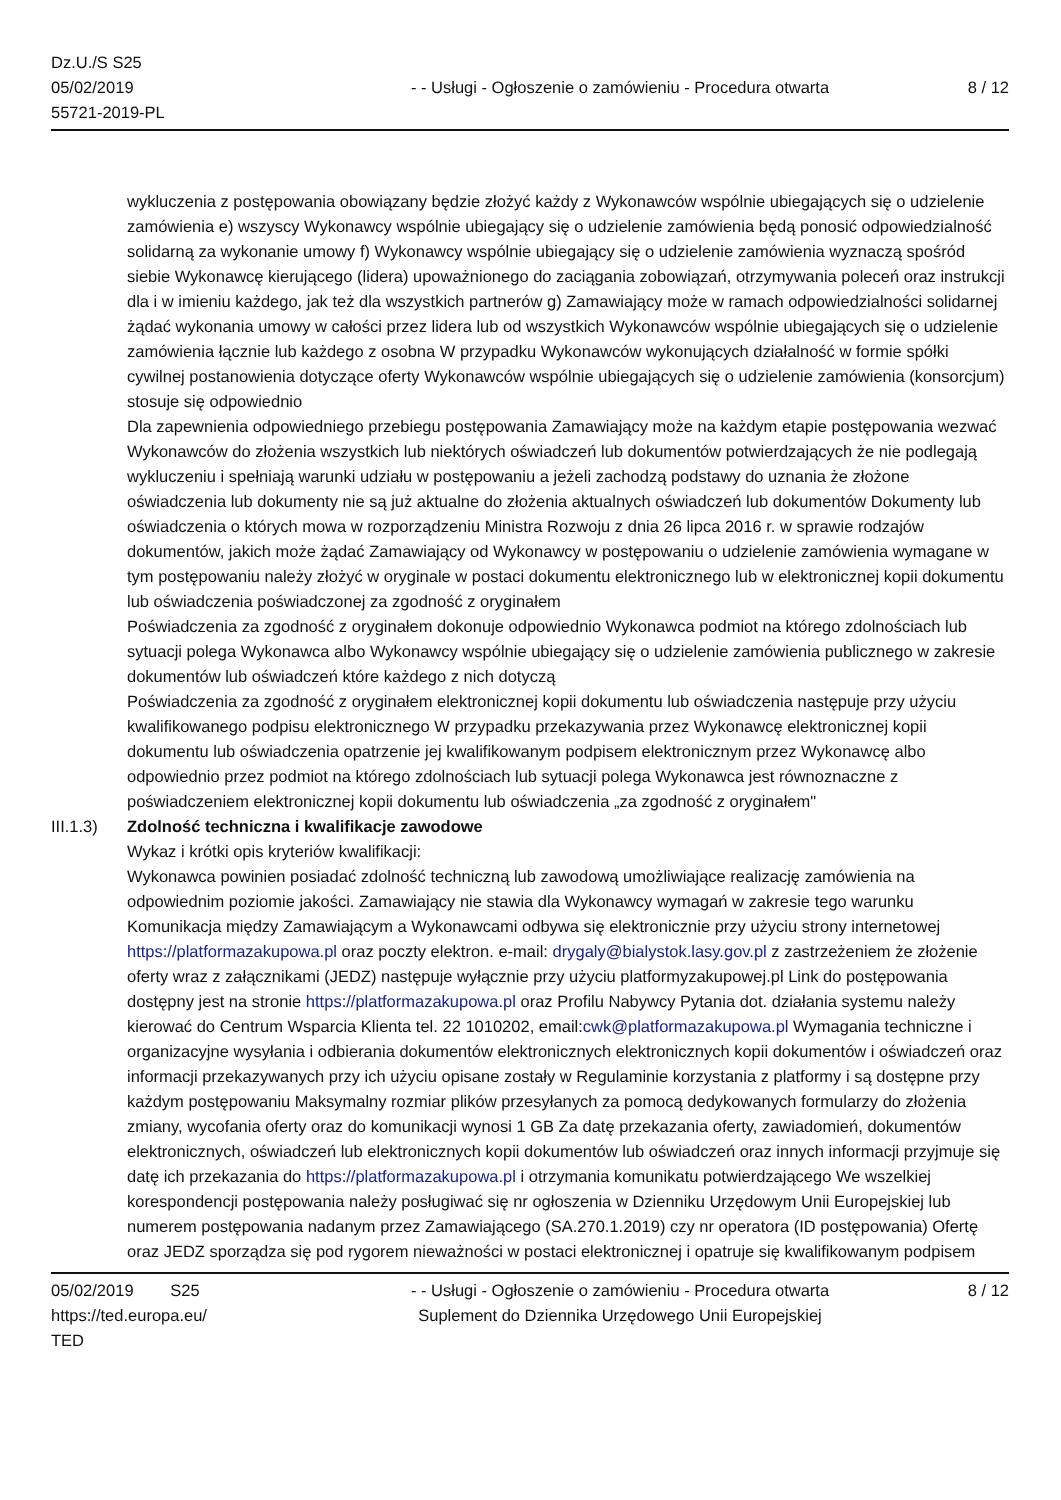Dz.U./S S25
05/02/2019
55721-2019-PL
- - Usługi - Ogłoszenie o zamówieniu - Procedura otwarta
8 / 12
wykluczenia z postępowania obowiązany będzie złożyć każdy z Wykonawców wspólnie ubiegających się o udzielenie zamówienia e) wszyscy Wykonawcy wspólnie ubiegający się o udzielenie zamówienia będą ponosić odpowiedzialność solidarną za wykonanie umowy f) Wykonawcy wspólnie ubiegający się o udzielenie zamówienia wyznaczą spośród siebie Wykonawcę kierującego (lidera) upoważnionego do zaciągania zobowiązań, otrzymywania poleceń oraz instrukcji dla i w imieniu każdego, jak też dla wszystkich partnerów g) Zamawiający może w ramach odpowiedzialności solidarnej żądać wykonania umowy w całości przez lidera lub od wszystkich Wykonawców wspólnie ubiegających się o udzielenie zamówienia łącznie lub każdego z osobna W przypadku Wykonawców wykonujących działalność w formie spółki cywilnej postanowienia dotyczące oferty Wykonawców wspólnie ubiegających się o udzielenie zamówienia (konsorcjum) stosuje się odpowiednio
Dla zapewnienia odpowiedniego przebiegu postępowania Zamawiający może na każdym etapie postępowania wezwać Wykonawców do złożenia wszystkich lub niektórych oświadczeń lub dokumentów potwierdzających że nie podlegają wykluczeniu i spełniają warunki udziału w postępowaniu a jeżeli zachodzą podstawy do uznania że złożone oświadczenia lub dokumenty nie są już aktualne do złożenia aktualnych oświadczeń lub dokumentów Dokumenty lub oświadczenia o których mowa w rozporządzeniu Ministra Rozwoju z dnia 26 lipca 2016 r. w sprawie rodzajów dokumentów, jakich może żądać Zamawiający od Wykonawcy w postępowaniu o udzielenie zamówienia wymagane w tym postępowaniu należy złożyć w oryginale w postaci dokumentu elektronicznego lub w elektronicznej kopii dokumentu lub oświadczenia poświadczonej za zgodność z oryginałem
Poświadczenia za zgodność z oryginałem dokonuje odpowiednio Wykonawca podmiot na którego zdolnościach lub sytuacji polega Wykonawca albo Wykonawcy wspólnie ubiegający się o udzielenie zamówienia publicznego w zakresie dokumentów lub oświadczeń które każdego z nich dotyczą
Poświadczenia za zgodność z oryginałem elektronicznej kopii dokumentu lub oświadczenia następuje przy użyciu kwalifikowanego podpisu elektronicznego W przypadku przekazywania przez Wykonawcę elektronicznej kopii dokumentu lub oświadczenia opatrzenie jej kwalifikowanym podpisem elektronicznym przez Wykonawcę albo odpowiednio przez podmiot na którego zdolnościach lub sytuacji polega Wykonawca jest równoznaczne z poświadczeniem elektronicznej kopii dokumentu lub oświadczenia „za zgodność z oryginałem"
III.1.3)
Zdolność techniczna i kwalifikacje zawodowe
Wykaz i krótki opis kryteriów kwalifikacji:
Wykonawca powinien posiadać zdolność techniczną lub zawodową umożliwiające realizację zamówienia na odpowiednim poziomie jakości. Zamawiający nie stawia dla Wykonawcy wymagań w zakresie tego warunku Komunikacja między Zamawiającym a Wykonawcami odbywa się elektronicznie przy użyciu strony internetowej https://platformazakupowa.pl oraz poczty elektron. e-mail: drygaly@bialystok.lasy.gov.pl z zastrzeżeniem że złożenie oferty wraz z załącznikami (JEDZ) następuje wyłącznie przy użyciu platformyzakupowej.pl Link do postępowania dostępny jest na stronie https://platformazakupowa.pl oraz Profilu Nabywcy Pytania dot. działania systemu należy kierować do Centrum Wsparcia Klienta tel. 22 1010202, email:cwk@platformazakupowa.pl Wymagania techniczne i organizacyjne wysyłania i odbierania dokumentów elektronicznych elektronicznych kopii dokumentów i oświadczeń oraz informacji przekazywanych przy ich użyciu opisane zostały w Regulaminie korzystania z platformy i są dostępne przy każdym postępowaniu Maksymalny rozmiar plików przesyłanych za pomocą dedykowanych formularzy do złożenia zmiany, wycofania oferty oraz do komunikacji wynosi 1 GB Za datę przekazania oferty, zawiadomień, dokumentów elektronicznych, oświadczeń lub elektronicznych kopii dokumentów lub oświadczeń oraz innych informacji przyjmuje się datę ich przekazania do https://platformazakupowa.pl i otrzymania komunikatu potwierdzającego We wszelkiej korespondencji postępowania należy posługiwać się nr ogłoszenia w Dzienniku Urzędowym Unii Europejskiej lub numerem postępowania nadanym przez Zamawiającego (SA.270.1.2019) czy nr operatora (ID postępowania) Ofertę oraz JEDZ sporządza się pod rygorem nieważności w postaci elektronicznej i opatruje się kwalifikowanym podpisem
05/02/2019 S25
https://ted.europa.eu/
TED
- - Usługi - Ogłoszenie o zamówieniu - Procedura otwarta
Suplement do Dziennika Urzędowego Unii Europejskiej
8 / 12